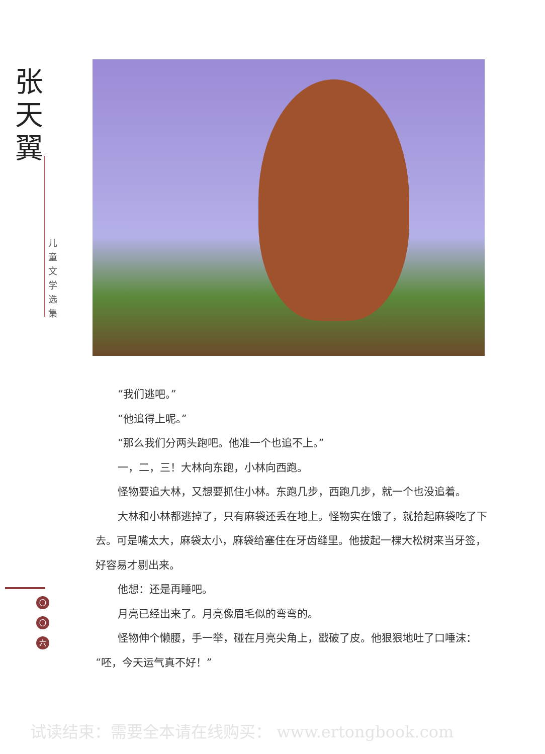张天翼
儿童文学选集
“我们逃吧。”
“他追得上呢。”
“那么我们分两头跑吧。他准一个也追不上。”
一，二，三！大林向东跑，小林向西跑。
怪物要追大林，又想要抓住小林。东跑几步，西跑几步，就一个也没追着。
大林和小林都逃掉了，只有麻袋还丢在地上。怪物实在饿了，就拾起麻袋吃了下去。可是嘴太大，麻袋太小，麻袋给塞住在牙齿缝里。他拔起一棵大松树来当牙签，好容易才剔出来。
他想：还是再睡吧。
月亮已经出来了。月亮像眉毛似的弯弯的。
怪物伸个懒腰，手一举，碰在月亮尖角上，戳破了皮。他狠狠地吐了口唾沫：“呸，今天运气真不好！”
〇
〇
六
试读结束：需要全本请在线购买： www.ertongbook.com